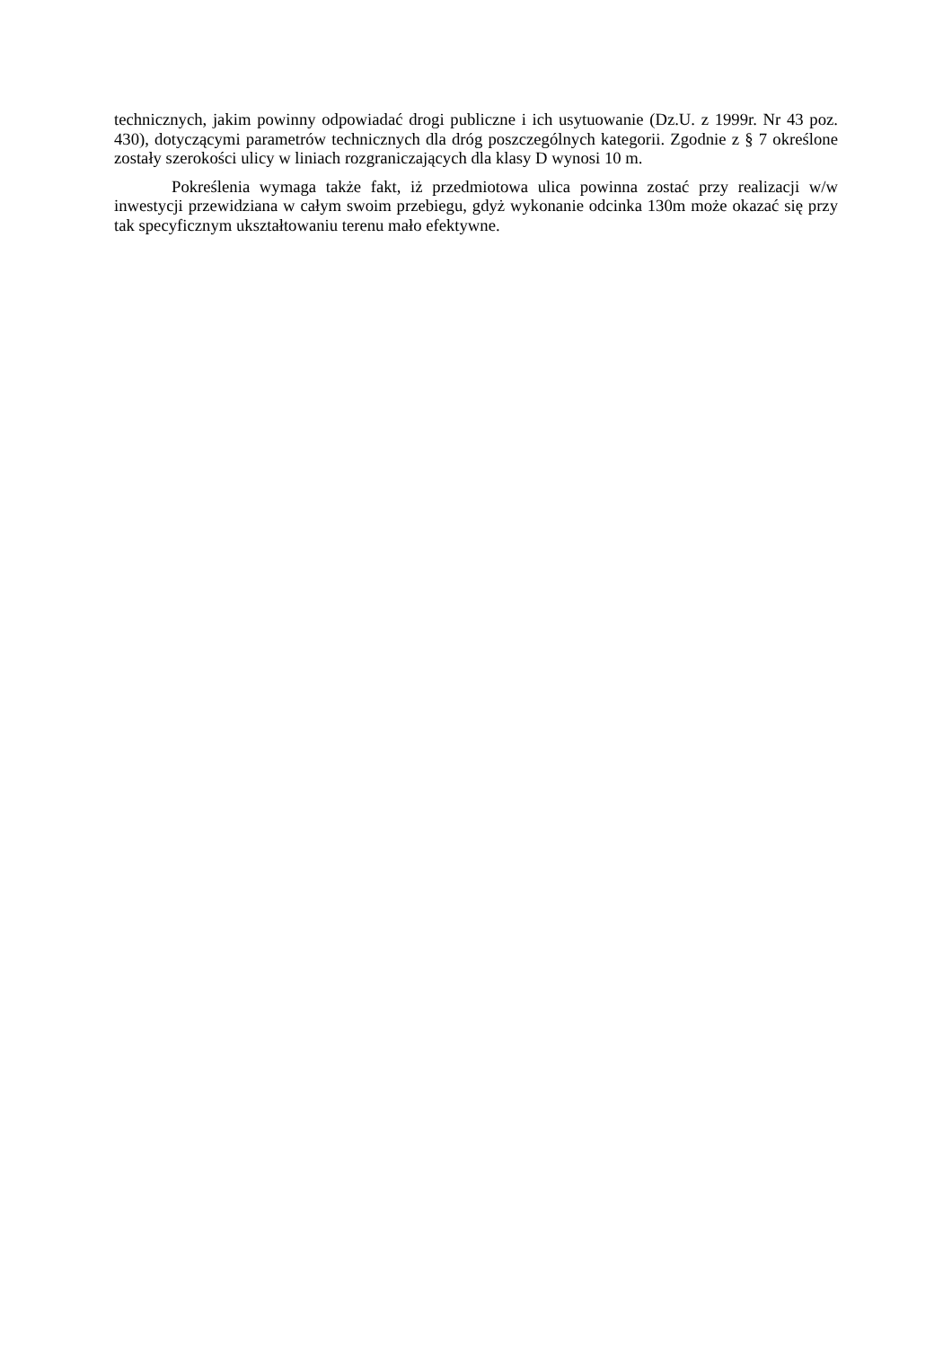technicznych, jakim powinny odpowiadać drogi publiczne i ich usytuowanie (Dz.U. z 1999r. Nr 43 poz. 430), dotyczącymi parametrów technicznych dla dróg poszczególnych kategorii. Zgodnie z § 7 określone zostały szerokości ulicy w liniach rozgraniczających dla klasy D wynosi 10 m.
Pokreślenia wymaga także fakt, iż przedmiotowa ulica powinna zostać przy realizacji w/w inwestycji przewidziana w całym swoim przebiegu, gdyż wykonanie odcinka 130m może okazać się przy tak specyficznym ukształtowaniu terenu mało efektywne.